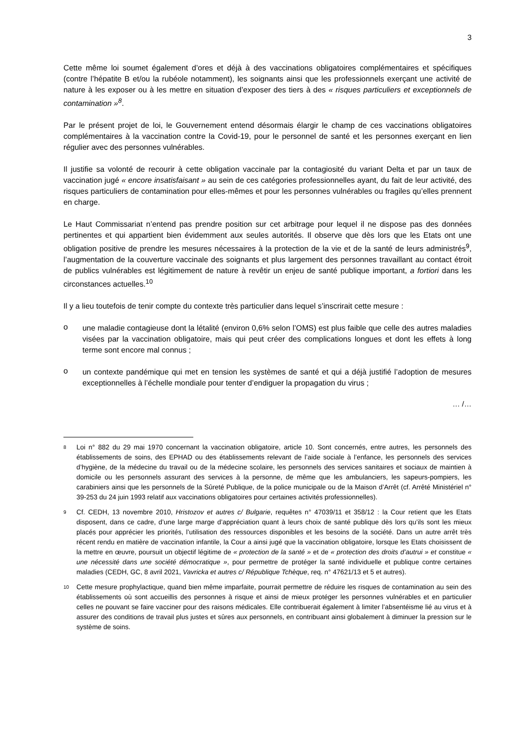3
Cette même loi soumet également d’ores et déjà à des vaccinations obligatoires complémentaires et spécifiques (contre l’hépatite B et/ou la rubéole notamment), les soignants ainsi que les professionnels exerçant une activité de nature à les exposer ou à les mettre en situation d’exposer des tiers à des « risques particuliers et exceptionnels de contamination »<sup>8</sup>.
Par le présent projet de loi, le Gouvernement entend désormais élargir le champ de ces vaccinations obligatoires complémentaires à la vaccination contre la Covid-19, pour le personnel de santé et les personnes exerçant en lien régulier avec des personnes vulnérables.
Il justifie sa volonté de recourir à cette obligation vaccinale par la contagiosité du variant Delta et par un taux de vaccination jugé « encore insatisfaisant » au sein de ces catégories professionnelles ayant, du fait de leur activité, des risques particuliers de contamination pour elles-mêmes et pour les personnes vulnérables ou fragiles qu’elles prennent en charge.
Le Haut Commissariat n’entend pas prendre position sur cet arbitrage pour lequel il ne dispose pas des données pertinentes et qui appartient bien évidemment aux seules autorités. Il observe que dès lors que les Etats ont une obligation positive de prendre les mesures nécessaires à la protection de la vie et de la santé de leurs administrés<sup>9</sup>, l’augmentation de la couverture vaccinale des soignants et plus largement des personnes travaillant au contact étroit de publics vulnérables est légitimement de nature à revêtir un enjeu de santé publique important, a fortiori dans les circonstances actuelles.<sup>10</sup>
Il y a lieu toutefois de tenir compte du contexte très particulier dans lequel s’inscrirait cette mesure :
o
une maladie contagieuse dont la létalité (environ 0,6% selon l’OMS) est plus faible que celle des autres maladies visées par la vaccination obligatoire, mais qui peut créer des complications longues et dont les effets à long terme sont encore mal connus ;
o
un contexte pandémique qui met en tension les systèmes de santé et qui a déjà justifié l’adoption de mesures exceptionnelles à l’échelle mondiale pour tenter d’endiguer la propagation du virus ;
… /…
<sup>8</sup>
Loi n° 882 du 29 mai 1970 concernant la vaccination obligatoire, article 10. Sont concernés, entre autres, les personnels des établissements de soins, des EPHAD ou des établissements relevant de l’aide sociale à l’enfance, les personnels des services d’hygiène, de la médecine du travail ou de la médecine scolaire, les personnels des services sanitaires et sociaux de maintien à domicile ou les personnels assurant des services à la personne, de même que les ambulanciers, les sapeurs-pompiers, les carabiniers ainsi que les personnels de la Sûreté Publique, de la police municipale ou de la Maison d’Arrêt (cf. Arrêté Ministériel n° 39-253 du 24 juin 1993 relatif aux vaccinations obligatoires pour certaines activités professionnelles).
<sup>9</sup>
Cf. CEDH, 13 novembre 2010, Hristozov et autres c/ Bulgarie, requêtes n° 47039/11 et 358/12 : la Cour retient que les Etats disposent, dans ce cadre, d’une large marge d’appréciation quant à leurs choix de santé publique dès lors qu’ils sont les mieux placés pour apprécier les priorités, l’utilisation des ressources disponibles et les besoins de la société. Dans un autre arrêt très récent rendu en matière de vaccination infantile, la Cour a ainsi jugé que la vaccination obligatoire, lorsque les Etats choisissent de la mettre en œuvre, poursuit un objectif légitime de « protection de la santé » et de « protection des droits d’autrui » et constitue « une nécessité dans une société démocratique », pour permettre de protéger la santé individuelle et publique contre certaines maladies (CEDH, GC, 8 avril 2021, Vavricka et autres c/ République Tchèque, req. n° 47621/13 et 5 et autres).
<sup>10</sup>
Cette mesure prophylactique, quand bien même imparfaite, pourrait permettre de réduire les risques de contamination au sein des établissements où sont accueillis des personnes à risque et ainsi de mieux protéger les personnes vulnérables et en particulier celles ne pouvant se faire vacciner pour des raisons médicales. Elle contribuerait également à limiter l’absentéisme lié au virus et à assurer des conditions de travail plus justes et sûres aux personnels, en contribuant ainsi globalement à diminuer la pression sur le système de soins.